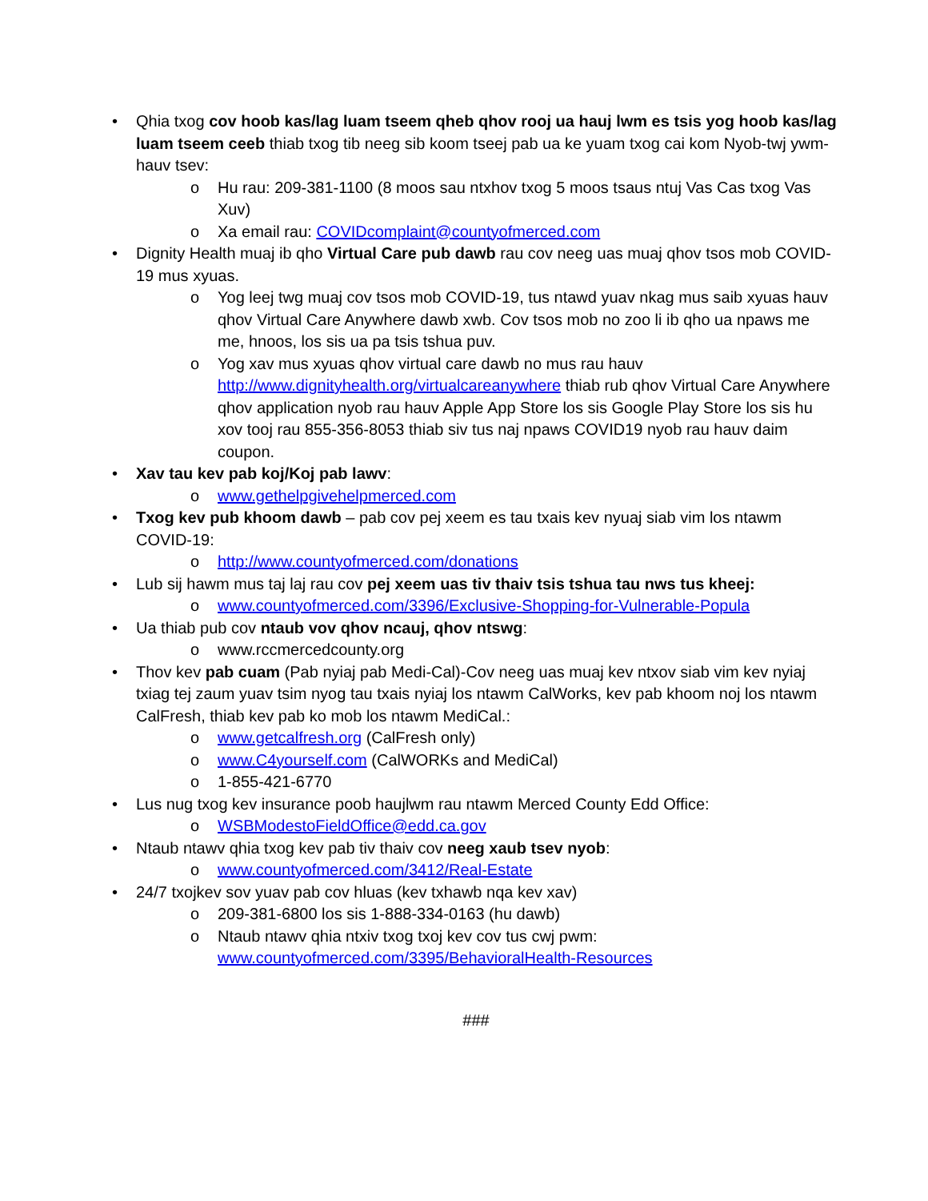• Qhia txog cov hoob kas/lag luam tseem qheb qhov rooj ua hauj lwm es tsis yog hoob kas/lag luam tseem ceeb thiab txog tib neeg sib koom tseej pab ua ke yuam txog cai kom Nyob-twj ywm-hauv tsev:
o Hu rau: 209-381-1100 (8 moos sau ntxhov txog 5 moos tsaus ntuj Vas Cas txog Vas Xuv)
o Xa email rau: COVIDcomplaint@countyofmerced.com
• Dignity Health muaj ib qho Virtual Care pub dawb rau cov neeg uas muaj qhov tsos mob COVID-19 mus xyuas.
o Yog leej twg muaj cov tsos mob COVID-19, tus ntawd yuav nkag mus saib xyuas hauv qhov Virtual Care Anywhere dawb xwb. Cov tsos mob no zoo li ib qho ua npaws me me, hnoos, los sis ua pa tsis tshua puv.
o Yog xav mus xyuas qhov virtual care dawb no mus rau hauv http://www.dignityhealth.org/virtualcareanywhere thiab rub qhov Virtual Care Anywhere qhov application nyob rau hauv Apple App Store los sis Google Play Store los sis hu xov tooj rau 855-356-8053 thiab siv tus naj npaws COVID19 nyob rau hauv daim coupon.
• Xav tau kev pab koj/Koj pab lawv:
o www.gethelpgivehelpmerced.com
• Txog kev pub khoom dawb – pab cov pej xeem es tau txais kev nyuaj siab vim los ntawm COVID-19:
o http://www.countyofmerced.com/donations
• Lub sij hawm mus taj laj rau cov pej xeem uas tiv thaiv tsis tshua tau nws tus kheej:
o www.countyofmerced.com/3396/Exclusive-Shopping-for-Vulnerable-Popula
• Ua thiab pub cov ntaub vov qhov ncauj, qhov ntswg:
o www.rccmercedcounty.org
• Thov kev pab cuam (Pab nyiaj pab Medi-Cal)-Cov neeg uas muaj kev ntxov siab vim kev nyiaj txiag tej zaum yuav tsim nyog tau txais nyiaj los ntawm CalWorks, kev pab khoom noj los ntawm CalFresh, thiab kev pab ko mob los ntawm MediCal.:
o www.getcalfresh.org (CalFresh only)
o www.C4yourself.com (CalWORKs and MediCal)
o 1-855-421-6770
• Lus nug txog kev insurance poob haujlwm rau ntawm Merced County Edd Office:
o WSBModestoFieldOffice@edd.ca.gov
• Ntaub ntawv qhia txog kev pab tiv thaiv cov neeg xaub tsev nyob:
o www.countyofmerced.com/3412/Real-Estate
• 24/7 txojkev sov yuav pab cov hluas (kev txhawb nqa kev xav)
o 209-381-6800 los sis 1-888-334-0163 (hu dawb)
o Ntaub ntawv qhia ntxiv txog txoj kev cov tus cwj pwm: www.countyofmerced.com/3395/BehavioralHealth-Resources
###